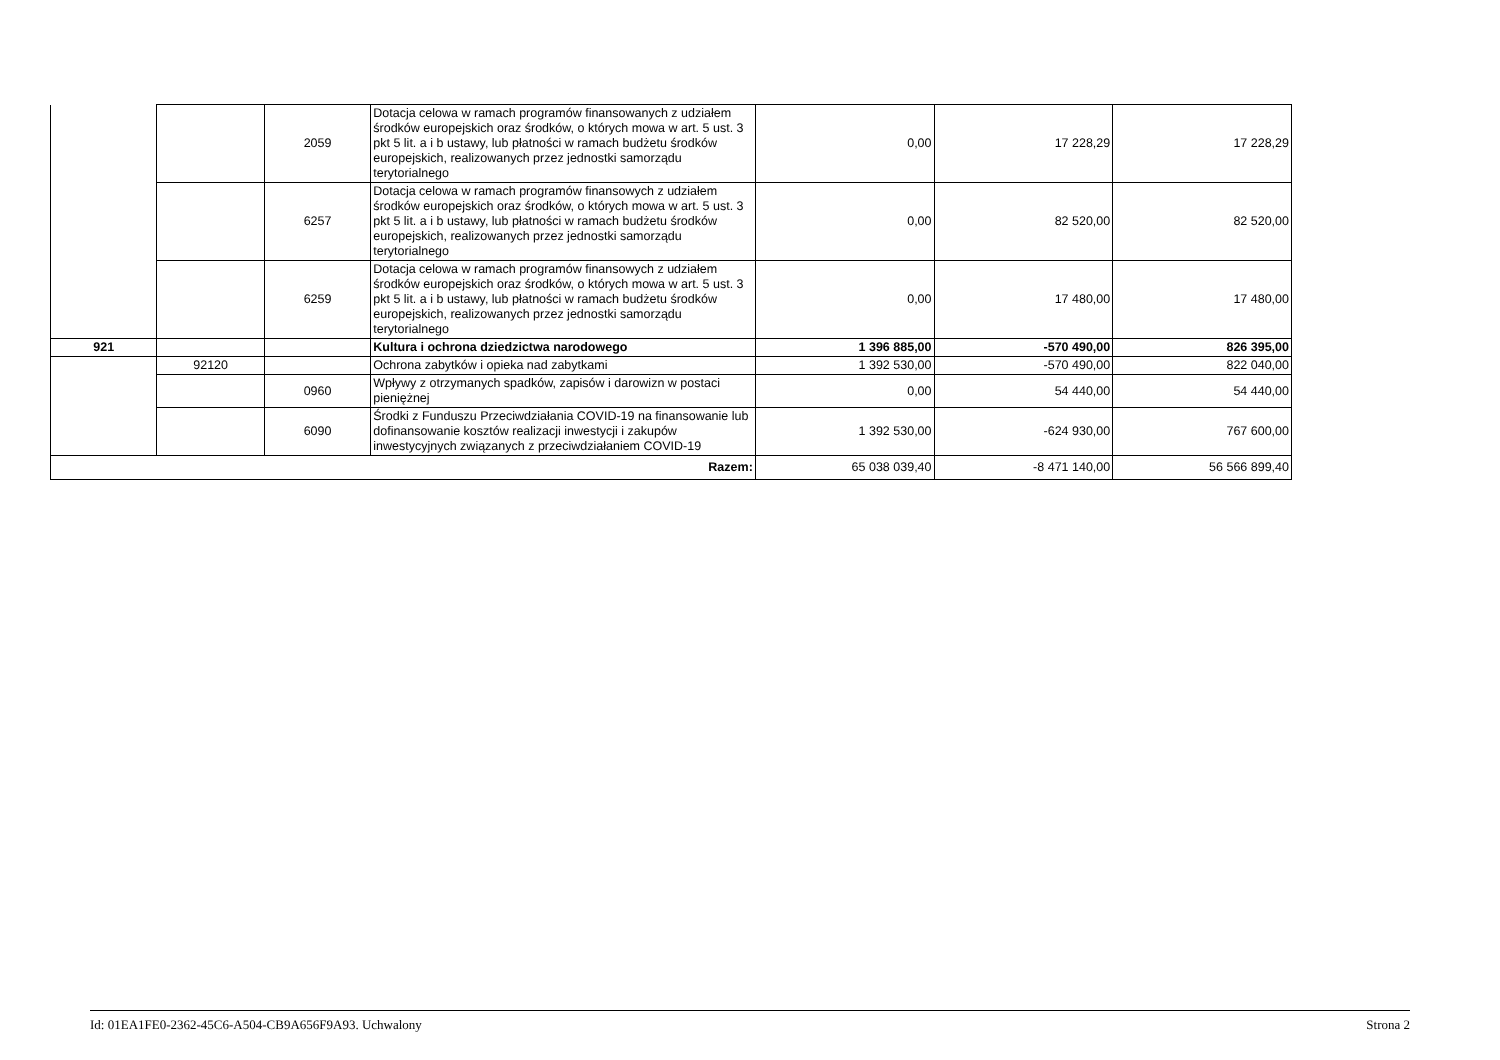| | | 2059 | Dotacja celowa w ramach programów finansowanych z udziałem środków europejskich oraz środków, o których mowa w art. 5 ust. 3 pkt 5 lit. a i b ustawy, lub płatności w ramach budżetu środków europejskich, realizowanych przez jednostki samorządu terytorialnego | 0,00 | 17 228,29 | 17 228,29 |
| | | 6257 | Dotacja celowa w ramach programów finansowych z udziałem środków europejskich oraz środków, o których mowa w art. 5 ust. 3 pkt 5 lit. a i b ustawy, lub płatności w ramach budżetu środków europejskich, realizowanych przez jednostki samorządu terytorialnego | 0,00 | 82 520,00 | 82 520,00 |
| | | 6259 | Dotacja celowa w ramach programów finansowych z udziałem środków europejskich oraz środków, o których mowa w art. 5 ust. 3 pkt 5 lit. a i b ustawy, lub płatności w ramach budżetu środków europejskich, realizowanych przez jednostki samorządu terytorialnego | 0,00 | 17 480,00 | 17 480,00 |
| 921 | | | Kultura i ochrona dziedzictwa narodowego | 1 396 885,00 | -570 490,00 | 826 395,00 |
| | 92120 | | Ochrona zabytków i opieka nad zabytkami | 1 392 530,00 | -570 490,00 | 822 040,00 |
| | | 0960 | Wpływy z otrzymanych spadków, zapisów i darowizn w postaci pieniężnej | 0,00 | 54 440,00 | 54 440,00 |
| | | 6090 | Środki z Funduszu Przeciwdziałania COVID-19 na finansowanie lub dofinansowanie kosztów realizacji inwestycji i zakupów inwestycyjnych związanych z przeciwdziałaniem COVID-19 | 1 392 530,00 | -624 930,00 | 767 600,00 |
| Razem: | | | | 65 038 039,40 | -8 471 140,00 | 56 566 899,40 |
Id: 01EA1FE0-2362-45C6-A504-CB9A656F9A93. Uchwalony Strona 2